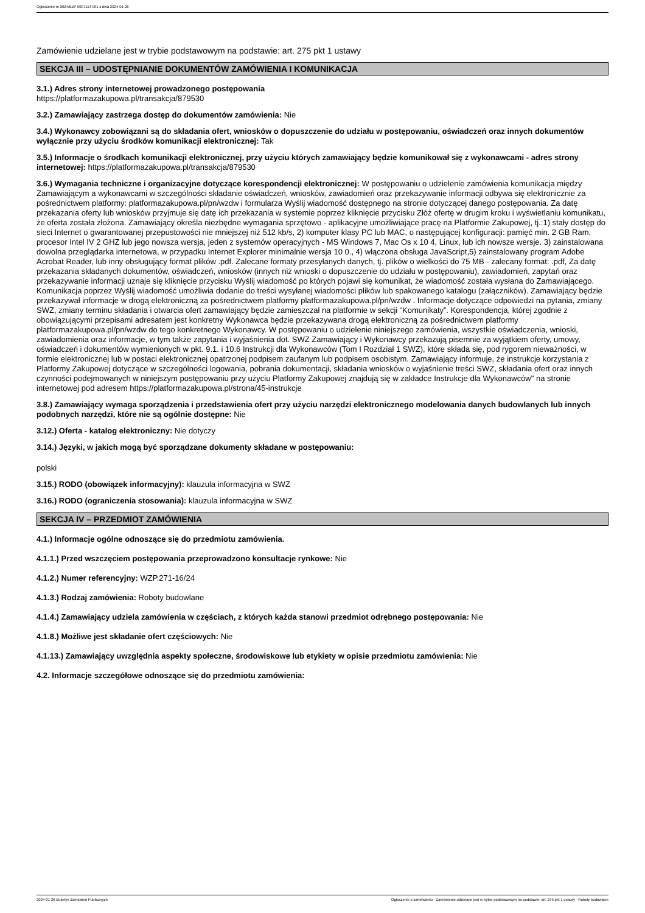Ogłoszenie nr 2024/BZP 00071147/01 z dnia 2024-01-26
Zamówienie udzielane jest w trybie podstawowym na podstawie: art. 275 pkt 1 ustawy
SEKCJA III – UDOSTĘPNIANIE DOKUMENTÓW ZAMÓWIENIA I KOMUNIKACJA
3.1.) Adres strony internetowej prowadzonego postępowania
https://platformazakupowa.pl/transakcja/879530
3.2.) Zamawiający zastrzega dostęp do dokumentów zamówienia: Nie
3.4.) Wykonawcy zobowiązani są do składania ofert, wniosków o dopuszczenie do udziału w postępowaniu, oświadczeń oraz innych dokumentów wyłącznie przy użyciu środków komunikacji elektronicznej: Tak
3.5.) Informacje o środkach komunikacji elektronicznej, przy użyciu których zamawiający będzie komunikował się z wykonawcami - adres strony internetowej: https://platformazakupowa.pl/transakcja/879530
3.6.) Wymagania techniczne i organizacyjne dotyczące korespondencji elektronicznej: W postępowaniu o udzielenie zamówienia komunikacja między Zamawiającym a wykonawcami w szczególności składanie oświadczeń, wniosków, zawiadomień oraz przekazywanie informacji odbywa się elektronicznie za pośrednictwem platformy: platformazakupowa.pl/pn/wzdw i formularza Wyślij wiadomość dostępnego na stronie dotyczącej danego postępowania. Za datę przekazania oferty lub wniosków przyjmuje się datę ich przekazania w systemie poprzez kliknięcie przycisku Złóż ofertę w drugim kroku i wyświetlaniu komunikatu, że oferta została złożona. Zamawiający określa niezbędne wymagania sprzętowo - aplikacyjne umożliwiające pracę na Platformie Zakupowej, tj.:1) stały dostęp do sieci Internet o gwarantowanej przepustowości nie mniejszej niż 512 kb/s, 2) komputer klasy PC lub MAC, o następującej konfiguracji: pamięć min. 2 GB Ram, procesor Intel IV 2 GHZ lub jego nowsza wersja, jeden z systemów operacyjnych - MS Windows 7, Mac Os x 10 4, Linux, lub ich nowsze wersje. 3) zainstalowana dowolna przeglądarka internetowa, w przypadku Internet Explorer minimalnie wersja 10 0., 4) włączona obsługa JavaScript,5) zainstalowany program Adobe Acrobat Reader, lub inny obsługujący format plików .pdf. Zalecane formaty przesyłanych danych, tj. plików o wielkości do 75 MB - zalecany format: .pdf, Za datę przekazania składanych dokumentów, oświadczeń, wniosków (innych niż wnioski o dopuszczenie do udziału w postępowaniu), zawiadomień, zapytań oraz przekazywanie informacji uznaje się kliknięcie przycisku Wyślij wiadomość po których pojawi się komunikat, że wiadomość została wysłana do Zamawiającego. Komunikacja poprzez Wyślij wiadomość umożliwia dodanie do treści wysyłanej wiadomości plików lub spakowanego katalogu (załączników). Zamawiający będzie przekazywał informacje w drogą elektroniczną za pośrednictwem platformy platformazakupowa.pl/pn/wzdw . Informacje dotyczące odpowiedzi na pytania, zmiany SWZ, zmiany terminu składania i otwarcia ofert zamawiający będzie zamieszczał na platformie w sekcji “Komunikaty”. Korespondencja, której zgodnie z obowiązującymi przepisami adresatem jest konkretny Wykonawca będzie przekazywana drogą elektroniczną za pośrednictwem platformy platformazakupowa.pl/pn/wzdw do tego konkretnego Wykonawcy. W postępowaniu o udzielenie niniejszego zamówienia, wszystkie oświadczenia, wnioski, zawiadomienia oraz informacje, w tym także zapytania i wyjaśnienia dot. SWZ Zamawiający i Wykonawcy przekazują pisemnie za wyjątkiem oferty, umowy, oświadczeń i dokumentów wymienionych w pkt. 9.1. i 10.6 Instrukcji dla Wykonawców (Tom I Rozdział 1 SWZ), które składa się, pod rygorem nieważności, w formie elektronicznej lub w postaci elektronicznej opatrzonej podpisem zaufanym lub podpisem osobistym. Zamawiający informuje, że instrukcje korzystania z Platformy Zakupowej dotyczące w szczególności logowania, pobrania dokumentacji, składania wniosków o wyjaśnienie treści SWZ, składania ofert oraz innych czynności podejmowanych w niniejszym postępowaniu przy użyciu Platformy Zakupowej znajdują się w zakładce Instrukcje dla Wykonawców" na stronie internetowej pod adresem https://platformazakupowa.pl/strona/45-instrukcje
3.8.) Zamawiający wymaga sporządzenia i przedstawienia ofert przy użyciu narzędzi elektronicznego modelowania danych budowlanych lub innych podobnych narzędzi, które nie są ogólnie dostępne: Nie
3.12.) Oferta - katalog elektroniczny: Nie dotyczy
3.14.) Języki, w jakich mogą być sporządzane dokumenty składane w postępowaniu:
polski
3.15.) RODO (obowiązek informacyjny): klauzula informacyjna w SWZ
3.16.) RODO (ograniczenia stosowania): klauzula informacyjna w SWZ
SEKCJA IV – PRZEDMIOT ZAMÓWIENIA
4.1.) Informacje ogólne odnoszące się do przedmiotu zamówienia.
4.1.1.) Przed wszczęciem postępowania przeprowadzono konsultacje rynkowe: Nie
4.1.2.) Numer referencyjny: WZP.271-16/24
4.1.3.) Rodzaj zamówienia: Roboty budowlane
4.1.4.) Zamawiający udziela zamówienia w częściach, z których każda stanowi przedmiot odrębnego postępowania: Nie
4.1.8.) Możliwe jest składanie ofert częściowych: Nie
4.1.13.) Zamawiający uwzględnia aspekty społeczne, środowiskowe lub etykiety w opisie przedmiotu zamówienia: Nie
4.2. Informacje szczegółowe odnoszące się do przedmiotu zamówienia:
2024-01-26 Biuletyn Zamówień Publicznych Ogłoszenie o zamówieniu - Zamówienie udzielane jest w trybie podstawowym na podstawie: art. 275 pkt 1 ustawy - Roboty budowlane